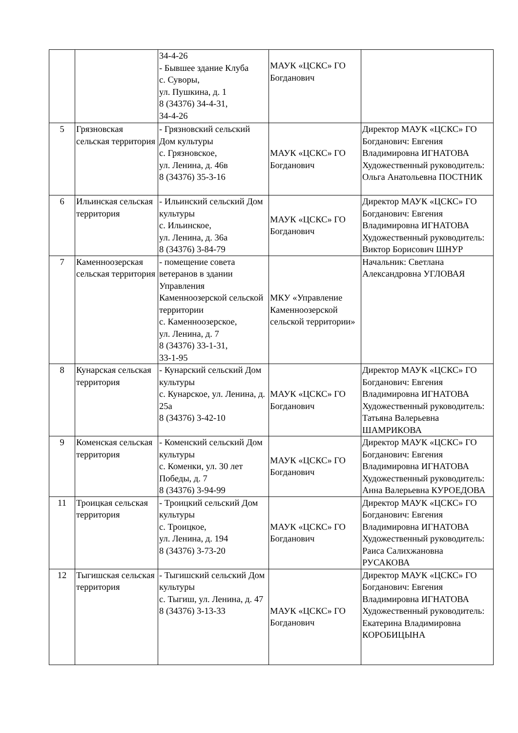| | | 34-4-26 - Бывшее здание Клуба с. Суворы, ул. Пушкина, д. 1 8 (34376) 34-4-31, 34-4-26 | МАУК «ЦСКС» ГО Богданович | |
| 5 | Грязновская сельская территория | - Грязновский сельский Дом культуры с. Грязновское, ул. Ленина, д. 46в 8 (34376) 35-3-16 | МАУК «ЦСКС» ГО Богданович | Директор МАУК «ЦСКС» ГО Богданович: Евгения Владимировна ИГНАТОВА Художественный руководитель: Ольга Анатольевна ПОСТНИК |
| 6 | Ильинская сельская территория | - Ильинский сельский Дом культуры с. Ильинское, ул. Ленина, д. 36а 8 (34376) 3-84-79 | МАУК «ЦСКС» ГО Богданович | Директор МАУК «ЦСКС» ГО Богданович: Евгения Владимировна ИГНАТОВА Художественный руководитель: Виктор Борисович ШНУР |
| 7 | Каменноозерская сельская территория | - помещение совета ветеранов в здании Управления Каменноозерской сельской территории с. Каменноозерское, ул. Ленина, д. 7 8 (34376) 33-1-31, 33-1-95 | МКУ «Управление Каменноозерской сельской территории» | Начальник: Светлана Александровна УГЛОВАЯ |
| 8 | Кунарская сельская территория | - Кунарский сельский Дом культуры с. Кунарское, ул. Ленина, д. 25а 8 (34376) 3-42-10 | МАУК «ЦСКС» ГО Богданович | Директор МАУК «ЦСКС» ГО Богданович: Евгения Владимировна ИГНАТОВА Художественный руководитель: Татьяна Валерьевна ШАМРИКОВА |
| 9 | Коменская сельская территория | - Коменский сельский Дом культуры с. Коменки, ул. 30 лет Победы, д. 7 8 (34376) 3-94-99 | МАУК «ЦСКС» ГО Богданович | Директор МАУК «ЦСКС» ГО Богданович: Евгения Владимировна ИГНАТОВА Художественный руководитель: Анна Валерьевна КУРОЕДОВА |
| 11 | Троицкая сельская территория | - Троицкий сельский Дом культуры с. Троицкое, ул. Ленина, д. 194 8 (34376) 3-73-20 | МАУК «ЦСКС» ГО Богданович | Директор МАУК «ЦСКС» ГО Богданович: Евгения Владимировна ИГНАТОВА Художественный руководитель: Раиса Салихжановна РУСАКОВА |
| 12 | Тыгишская сельская территория | - Тыгишский сельский Дом культуры с. Тыгиш, ул. Ленина, д. 47 8 (34376) 3-13-33 | МАУК «ЦСКС» ГО Богданович | Директор МАУК «ЦСКС» ГО Богданович: Евгения Владимировна ИГНАТОВА Художественный руководитель: Екатерина Владимировна КОРОБИЦЫНА |